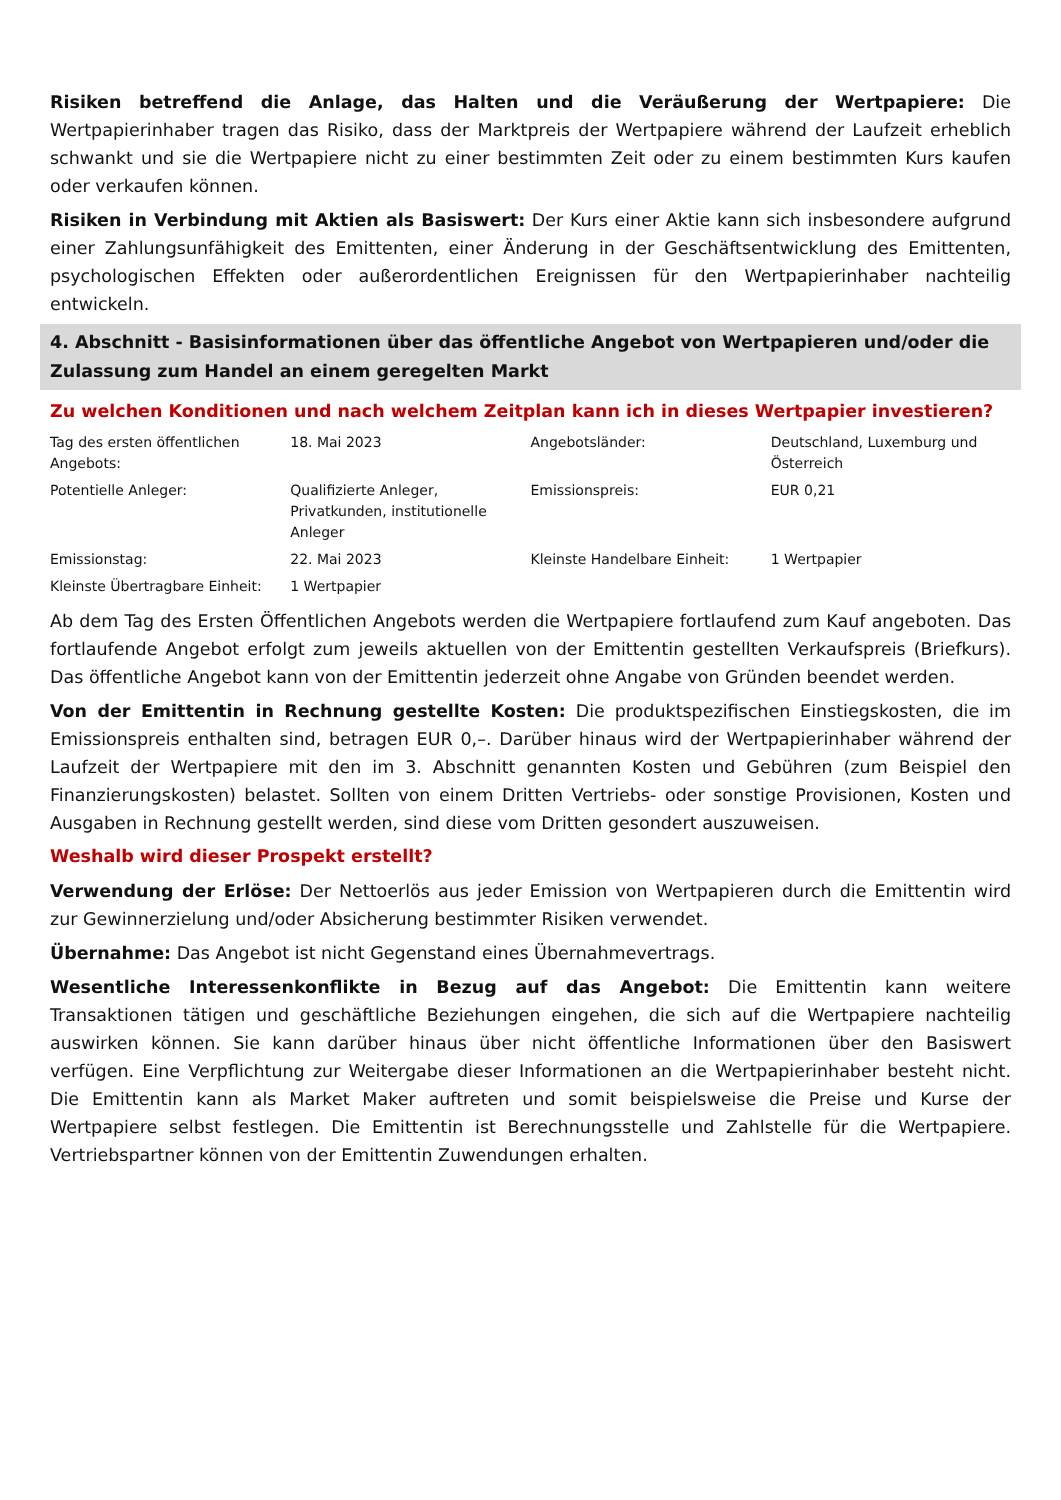Risiken betreffend die Anlage, das Halten und die Veräußerung der Wertpapiere: Die Wertpapierinhaber tragen das Risiko, dass der Marktpreis der Wertpapiere während der Laufzeit erheblich schwankt und sie die Wertpapiere nicht zu einer bestimmten Zeit oder zu einem bestimmten Kurs kaufen oder verkaufen können.
Risiken in Verbindung mit Aktien als Basiswert: Der Kurs einer Aktie kann sich insbesondere aufgrund einer Zahlungsunfähigkeit des Emittenten, einer Änderung in der Geschäftsentwicklung des Emittenten, psychologischen Effekten oder außerordentlichen Ereignissen für den Wertpapierinhaber nachteilig entwickeln.
4. Abschnitt - Basisinformationen über das öffentliche Angebot von Wertpapieren und/oder die Zulassung zum Handel an einem geregelten Markt
Zu welchen Konditionen und nach welchem Zeitplan kann ich in dieses Wertpapier investieren?
| Tag des ersten öffentlichen Angebots: | 18. Mai 2023 | Angebotsländer: | Deutschland, Luxemburg und Österreich |
| Potentielle Anleger: | Qualifizierte Anleger, Privatkunden, institutionelle Anleger | Emissionspreis: | EUR 0,21 |
| Emissionstag: | 22. Mai 2023 | Kleinste Handelbare Einheit: | 1 Wertpapier |
| Kleinste Übertragbare Einheit: | 1 Wertpapier | | |
Ab dem Tag des Ersten Öffentlichen Angebots werden die Wertpapiere fortlaufend zum Kauf angeboten. Das fortlaufende Angebot erfolgt zum jeweils aktuellen von der Emittentin gestellten Verkaufspreis (Briefkurs). Das öffentliche Angebot kann von der Emittentin jederzeit ohne Angabe von Gründen beendet werden.
Von der Emittentin in Rechnung gestellte Kosten: Die produktspezifischen Einstiegskosten, die im Emissionspreis enthalten sind, betragen EUR 0,–. Darüber hinaus wird der Wertpapierinhaber während der Laufzeit der Wertpapiere mit den im 3. Abschnitt genannten Kosten und Gebühren (zum Beispiel den Finanzierungskosten) belastet. Sollten von einem Dritten Vertriebs- oder sonstige Provisionen, Kosten und Ausgaben in Rechnung gestellt werden, sind diese vom Dritten gesondert auszuweisen.
Weshalb wird dieser Prospekt erstellt?
Verwendung der Erlöse: Der Nettoerlös aus jeder Emission von Wertpapieren durch die Emittentin wird zur Gewinnerzielung und/oder Absicherung bestimmter Risiken verwendet.
Übernahme: Das Angebot ist nicht Gegenstand eines Übernahmevertrags.
Wesentliche Interessenkonflikte in Bezug auf das Angebot: Die Emittentin kann weitere Transaktionen tätigen und geschäftliche Beziehungen eingehen, die sich auf die Wertpapiere nachteilig auswirken können. Sie kann darüber hinaus über nicht öffentliche Informationen über den Basiswert verfügen. Eine Verpflichtung zur Weitergabe dieser Informationen an die Wertpapierinhaber besteht nicht. Die Emittentin kann als Market Maker auftreten und somit beispielsweise die Preise und Kurse der Wertpapiere selbst festlegen. Die Emittentin ist Berechnungsstelle und Zahlstelle für die Wertpapiere. Vertriebspartner können von der Emittentin Zuwendungen erhalten.